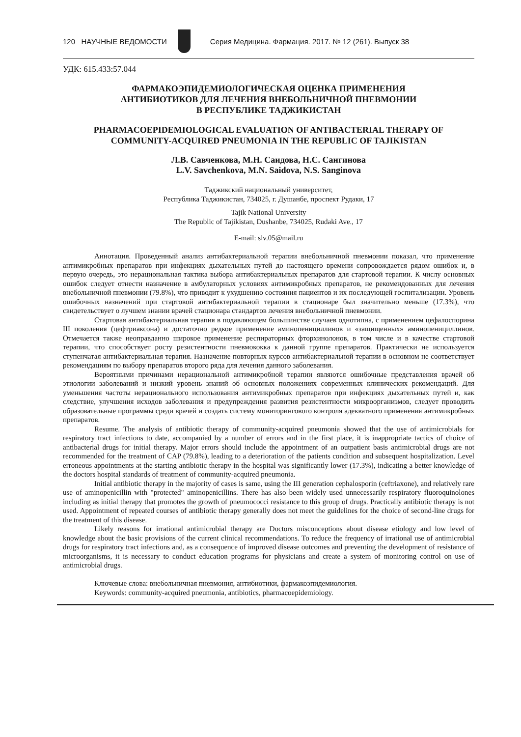120 НАУЧНЫЕ ВЕДОМОСТИ
Серия Медицина. Фармация. 2017. № 12 (261). Выпуск 38
УДК: 615.433:57.044
ФАРМАКОЭПИДЕМИОЛОГИЧЕСКАЯ ОЦЕНКА ПРИМЕНЕНИЯ
АНТИБИОТИКОВ ДЛЯ ЛЕЧЕНИЯ ВНЕБОЛЬНИЧНОЙ ПНЕВМОНИИ
В РЕСПУБЛИКЕ ТАДЖИКИСТАН
PHARMACOEPIDEMIOLOGICAL EVALUATION OF ANTIBACTERIAL THERAPY OF COMMUNITY-ACQUIRED PNEUMONIA IN THE REPUBLIC OF TAJIKISTAN
Л.В. Савченкова, М.Н. Саидова, Н.С. Сангинова
L.V. Savchenkova, M.N. Saidova, N.S. Sanginova
Таджикский национальный университет,
Республика Таджикистан, 734025, г. Душанбе, проспект Рудаки, 17
Tajik National University
The Republic of Tajikistan, Dushanbe, 734025, Rudaki Ave., 17
E-mail: slv.05@mail.ru
Аннотация. Проведенный анализ антибактериальной терапии внебольничной пневмонии показал, что применение антимикробных препаратов при инфекциях дыхательных путей до настоящего времени сопровождается рядом ошибок и, в первую очередь, это нерациональная тактика выбора антибактериальных препаратов для стартовой терапии. К числу основных ошибок следует отнести назначение в амбулаторных условиях антимикробных препаратов, не рекомендованных для лечения внебольничной пневмонии (79.8%), что приводит к ухудшению состояния пациентов и их последующей госпитализации. Уровень ошибочных назначений при стартовой антибактериальной терапии в стационаре был значительно меньше (17.3%), что свидетельствует о лучшем знании врачей стационара стандартов лечения внебольничной пневмонии.
Стартовая антибактериальная терапия в подавляющем большинстве случаев однотипна, с применением цефалоспорина III поколения (цефтриаксона) и достаточно редкое применение аминопенициллинов и «защищенных» аминопенициллинов. Отмечается также неоправданно широкое применение респираторных фторхинолонов, в том числе и в качестве стартовой терапии, что способствует росту резистентности пневмококка к данной группе препаратов. Практически не используется ступенчатая антибактериальная терапия. Назначение повторных курсов антибактериальной терапии в основном не соответствует рекомендациям по выбору препаратов второго ряда для лечения данного заболевания.
Вероятными причинами нерациональной антимикробной терапии являются ошибочные представления врачей об этиологии заболеваний и низкий уровень знаний об основных положениях современных клинических рекомендаций. Для уменьшения частоты нерационального использования антимикробных препаратов при инфекциях дыхательных путей и, как следствие, улучшения исходов заболевания и предупреждения развития резистентности микроорганизмов, следует проводить образовательные программы среди врачей и создать систему мониторингового контроля адекватного применения антимикробных препаратов.
Resume. The analysis of antibiotic therapy of community-acquired pneumonia showed that the use of antimicrobials for respiratory tract infections to date, accompanied by a number of errors and in the first place, it is inappropriate tactics of choice of antibacterial drugs for initial therapy. Major errors should include the appointment of an outpatient basis antimicrobial drugs are not recommended for the treatment of CAP (79.8%), leading to a deterioration of the patients condition and subsequent hospitalization. Level erroneous appointments at the starting antibiotic therapy in the hospital was significantly lower (17.3%), indicating a better knowledge of the doctors hospital standards of treatment of community-acquired pneumonia.
Initial antibiotic therapy in the majority of cases is same, using the III generation cephalosporin (ceftriaxone), and relatively rare use of aminopenicillin with "protected" aminopenicillins. There has also been widely used unnecessarily respiratory fluoroquinolones including as initial therapy that promotes the growth of pneumococci resistance to this group of drugs. Practically antibiotic therapy is not used. Appointment of repeated courses of antibiotic therapy generally does not meet the guidelines for the choice of second-line drugs for the treatment of this disease.
Likely reasons for irrational antimicrobial therapy are Doctors misconceptions about disease etiology and low level of knowledge about the basic provisions of the current clinical recommendations. To reduce the frequency of irrational use of antimicrobial drugs for respiratory tract infections and, as a consequence of improved disease outcomes and preventing the development of resistance of microorganisms, it is necessary to conduct education programs for physicians and create a system of monitoring control on use of antimicrobial drugs.
Ключевые слова: внебольничная пневмония, антибиотики, фармакоэпидемиология.
Keywords: community-acquired pneumonia, antibiotics, pharmacoepidemiology.